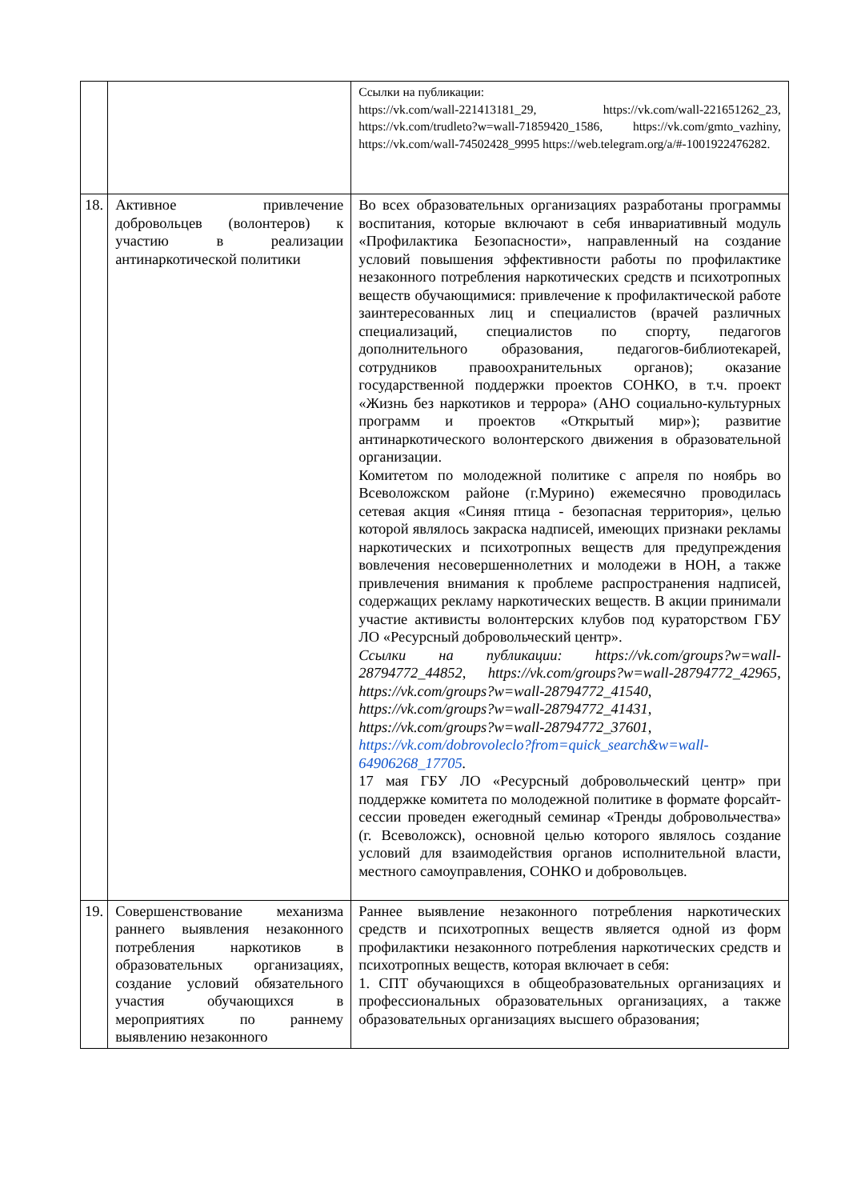| | | Ссылки на публикации: https://vk.com/wall-221413181_29, https://vk.com/wall-221651262_23, https://vk.com/trudleto?w=wall-71859420_1586, https://vk.com/gmto_vazhiny, https://vk.com/wall-74502428_9995 https://web.telegram.org/a/#-1001922476282. |
| 18. | Активное привлечение добровольцев (волонтеров) к участию в реализации антинаркотической политики | Во всех образовательных организациях разработаны программы воспитания, которые включают в себя инвариативный модуль «Профилактика Безопасности», направленный на создание условий повышения эффективности работы по профилактике незаконного потребления наркотических средств и психотропных веществ обучающимися: привлечение к профилактической работе заинтересованных лиц и специалистов (врачей различных специализаций, специалистов по спорту, педагогов дополнительного образования, педагогов-библиотекарей, сотрудников правоохранительных органов); оказание государственной поддержки проектов СОНКО, в т.ч. проект «Жизнь без наркотиков и террора» (АНО социально-культурных программ и проектов «Открытый мир»); развитие антинаркотического волонтерского движения в образовательной организации. Комитетом по молодежной политике с апреля по ноябрь во Всеволожском районе (г.Мурино) ежемесячно проводилась сетевая акция «Синяя птица - безопасная территория», целью которой являлось закраска надписей, имеющих признаки рекламы наркотических и психотропных веществ для предупреждения вовлечения несовершеннолетних и молодежи в НОН, а также привлечения внимания к проблеме распространения надписей, содержащих рекламу наркотических веществ. В акции принимали участие активисты волонтерских клубов под кураторством ГБУ ЛО «Ресурсный добровольческий центр». Ссылки на публикации: https://vk.com/groups?w=wall-28794772_44852, https://vk.com/groups?w=wall-28794772_42965, https://vk.com/groups?w=wall-28794772_41540, https://vk.com/groups?w=wall-28794772_41431, https://vk.com/groups?w=wall-28794772_37601, https://vk.com/dobrovoleclo?from=quick_search&w=wall-64906268_17705 . 17 мая ГБУ ЛО «Ресурсный добровольческий центр» при поддержке комитета по молодежной политике в формате форсайт-сессии проведен ежегодный семинар «Тренды добровольчества» (г. Всеволожск), основной целью которого являлось создание условий для взаимодействия органов исполнительной власти, местного самоуправления, СОНКО и добровольцев. |
| 19. | Совершенствование механизма раннего выявления незаконного потребления наркотиков в образовательных организациях, создание условий обязательного участия обучающихся в мероприятиях по раннему выявлению незаконного | Раннее выявление незаконного потребления наркотических средств и психотропных веществ является одной из форм профилактики незаконного потребления наркотических средств и психотропных веществ, которая включает в себя: 1. СПТ обучающихся в общеобразовательных организациях и профессиональных образовательных организациях, а также образовательных организациях высшего образования; |